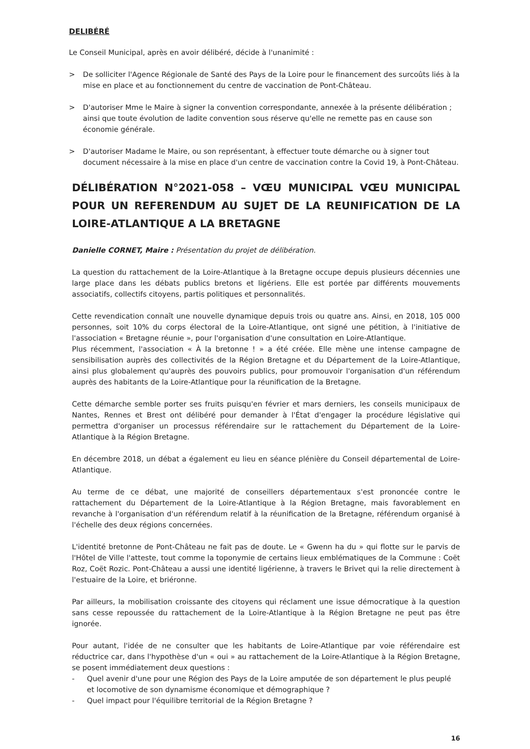DELIBÉRÉ
Le Conseil Municipal, après en avoir délibéré, décide à l'unanimité :
> De solliciter l'Agence Régionale de Santé des Pays de la Loire pour le financement des surcoûts liés à la mise en place et au fonctionnement du centre de vaccination de Pont-Château.
> D'autoriser Mme le Maire à signer la convention correspondante, annexée à la présente délibération ; ainsi que toute évolution de ladite convention sous réserve qu'elle ne remette pas en cause son économie générale.
> D'autoriser Madame le Maire, ou son représentant, à effectuer toute démarche ou à signer tout document nécessaire à la mise en place d'un centre de vaccination contre la Covid 19, à Pont-Château.
DÉLIBÉRATION N°2021-058 – VŒU MUNICIPAL VŒU MUNICIPAL POUR UN REFERENDUM AU SUJET DE LA REUNIFICATION DE LA LOIRE-ATLANTIQUE A LA BRETAGNE
Danielle CORNET, Maire : Présentation du projet de délibération.
La question du rattachement de la Loire-Atlantique à la Bretagne occupe depuis plusieurs décennies une large place dans les débats publics bretons et ligériens. Elle est portée par différents mouvements associatifs, collectifs citoyens, partis politiques et personnalités.
Cette revendication connaît une nouvelle dynamique depuis trois ou quatre ans. Ainsi, en 2018, 105 000 personnes, soit 10% du corps électoral de la Loire-Atlantique, ont signé une pétition, à l'initiative de l'association « Bretagne réunie », pour l'organisation d'une consultation en Loire-Atlantique.
Plus récemment, l'association « À la bretonne ! » a été créée. Elle mène une intense campagne de sensibilisation auprès des collectivités de la Région Bretagne et du Département de la Loire-Atlantique, ainsi plus globalement qu'auprès des pouvoirs publics, pour promouvoir l'organisation d'un référendum auprès des habitants de la Loire-Atlantique pour la réunification de la Bretagne.
Cette démarche semble porter ses fruits puisqu'en février et mars derniers, les conseils municipaux de Nantes, Rennes et Brest ont délibéré pour demander à l'État d'engager la procédure législative qui permettra d'organiser un processus référendaire sur le rattachement du Département de la Loire-Atlantique à la Région Bretagne.
En décembre 2018, un débat a également eu lieu en séance plénière du Conseil départemental de Loire-Atlantique.
Au terme de ce débat, une majorité de conseillers départementaux s'est prononcée contre le rattachement du Département de la Loire-Atlantique à la Région Bretagne, mais favorablement en revanche à l'organisation d'un référendum relatif à la réunification de la Bretagne, référendum organisé à l'échelle des deux régions concernées.
L'identité bretonne de Pont-Château ne fait pas de doute. Le « Gwenn ha du » qui flotte sur le parvis de l'Hôtel de Ville l'atteste, tout comme la toponymie de certains lieux emblématiques de la Commune : Coët Roz, Coët Rozic. Pont-Château a aussi une identité ligérienne, à travers le Brivet qui la relie directement à l'estuaire de la Loire, et briéronne.
Par ailleurs, la mobilisation croissante des citoyens qui réclament une issue démocratique à la question sans cesse repoussée du rattachement de la Loire-Atlantique à la Région Bretagne ne peut pas être ignorée.
Pour autant, l'idée de ne consulter que les habitants de Loire-Atlantique par voie référendaire est réductrice car, dans l'hypothèse d'un « oui » au rattachement de la Loire-Atlantique à la Région Bretagne, se posent immédiatement deux questions :
- Quel avenir d'une pour une Région des Pays de la Loire amputée de son département le plus peuplé et locomotive de son dynamisme économique et démographique ?
- Quel impact pour l'équilibre territorial de la Région Bretagne ?
16